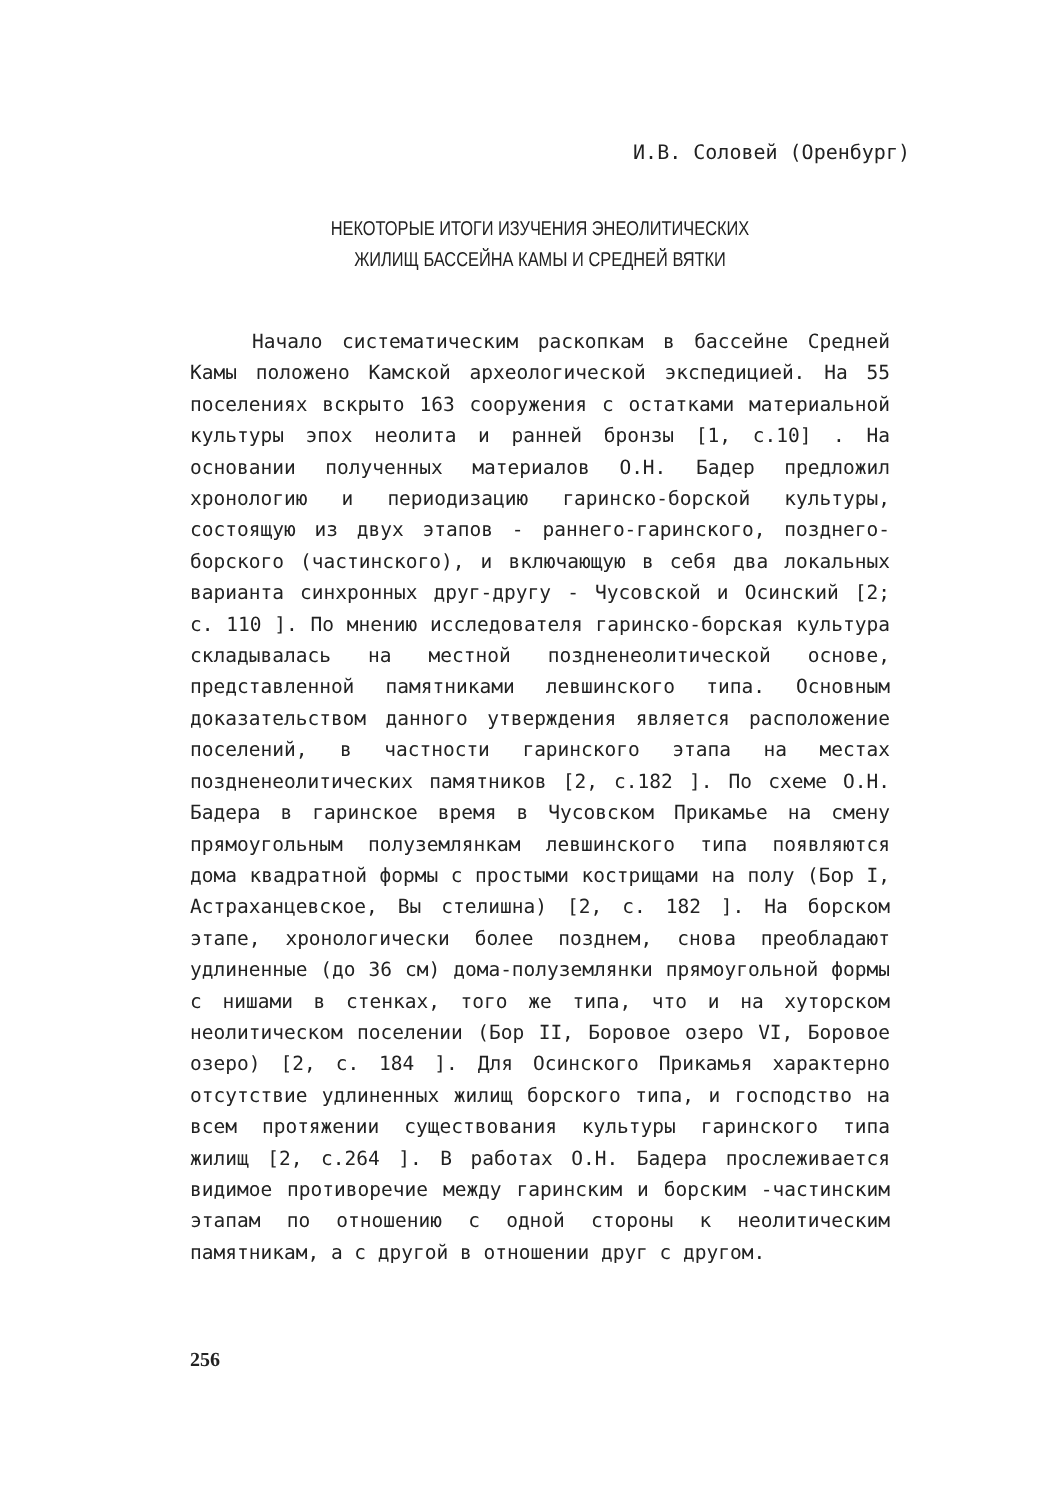И.В. Соловей (Оренбург)
НЕКОТОРЫЕ ИТОГИ ИЗУЧЕНИЯ ЭНЕОЛИТИЧЕСКИХ
ЖИЛИЩ БАССЕЙНА КАМЫ И СРЕДНЕЙ ВЯТКИ
Начало систематическим раскопкам в бассейне Средней Камы положено Камской археологической экспедицией. На 55 поселениях вскрыто 163 сооружения с остатками материальной культуры эпох неолита и ранней бронзы [1, с.10] . На основании полученных материалов О.Н. Бадер предложил хронологию и периодизацию гаринско-борской культуры, состоящую из двух этапов - раннего-гаринского, позднего-борского (частинского), и включающую в себя два локальных варианта синхронных друг-другу - Чусовской и Осинский [2; с. 110 ]. По мнению исследователя гаринско-борская культура складывалась на местной поздненеолитической основе, представленной памятниками левшинского типа. Основным доказательством данного утверждения является расположение поселений, в частности гаринского этапа на местах поздненеолитических памятников [2, с.182 ]. По схеме О.Н. Бадера в гаринское время в Чусовском Прикамье на смену прямоугольным полуземлянкам левшинского типа появляются дома квадратной формы с простыми кострищами на полу (Бор I, Астраханцевское, Вы стелишна) [2, с. 182 ]. На борском этапе, хронологически более позднем, снова преобладают удлиненные (до 36 см) дома-полуземлянки прямоугольной формы с нишами в стенках, того же типа, что и на хуторском неолитическом поселении (Бор II, Боровое озеро VI, Боровое озеро) [2, с. 184 ]. Для Осинского Прикамья характерно отсутствие удлиненных жилищ борского типа, и господство на всем протяжении существования культуры гаринского типа жилищ [2, с.264 ]. В работах О.Н. Бадера прослеживается видимое противоречие между гаринским и борским -частинским этапам по отношению с одной стороны к неолитическим памятникам, а с другой в отношении друг с другом.
256